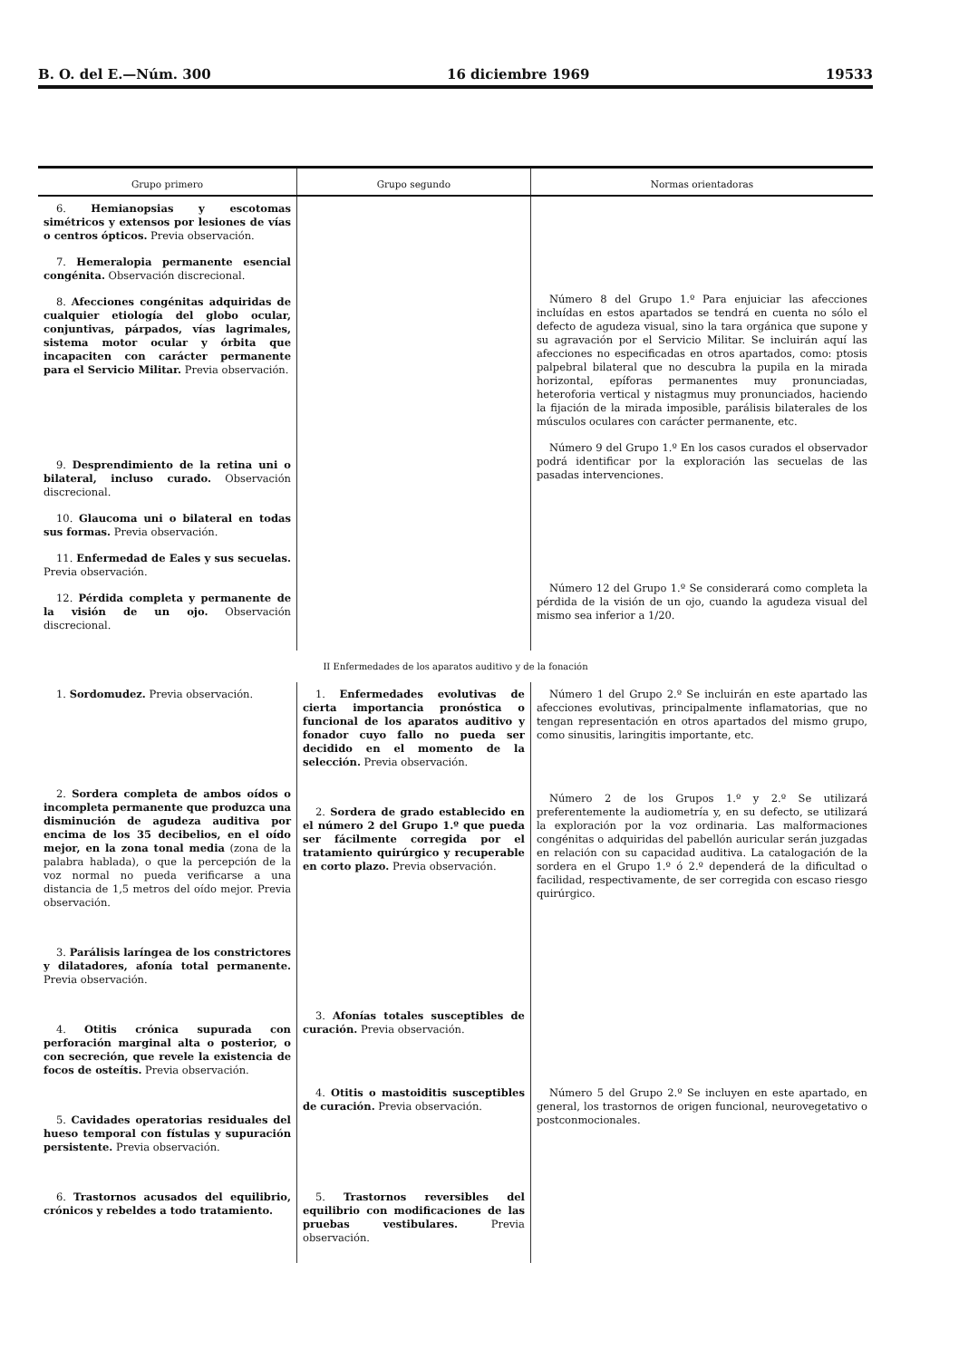B. O. del E.—Núm. 300 16 diciembre 1969 19533
| Grupo primero | Grupo segundo | Normas orientadoras |
| --- | --- | --- |
| 6. Hemianopsias y escotomas simétricos y extensos por lesiones de vías o centros ópticos. Previa observación. 7. Hemeralopia permanente esencial congénita. Observación discrecional. 8. Afecciones congénitas adquiridas de cualquier etiología del globo ocular, conjuntivas, párpados, vías lagrimales, sistema motor ocular y órbita que incapaciten con carácter permanente para el Servicio Militar. Previa observación. 9. Desprendimiento de la retina uni o bilateral, incluso curado. Observación discrecional. 10. Glaucoma uni o bilateral en todas sus formas. Previa observación. 11. Enfermedad de Eales y sus secuelas. Previa observación. 12. Pérdida completa y permanente de la visión de un ojo. Observación discrecional. | | Número 8 del Grupo 1.º Para enjuiciar las afecciones incluídas en estos apartados se tendrá en cuenta no sólo el defecto de agudeza visual, sino la tara orgánica que supone y su agravación por el Servicio Militar. Se incluirán aquí las afecciones no especificadas en otros apartados, como: ptosis palpebral bilateral que no descubra la pupila en la mirada horizontal, epíforas permanentes muy pronunciadas, heteroforia vertical y nistagmus muy pronunciados, haciendo la fijación de la mirada imposible, parálisis bilaterales de los músculos oculares con carácter permanente, etc. Número 9 del Grupo 1.º En los casos curados el observador podrá identificar por la exploración las secuelas de las pasadas intervenciones. Número 12 del Grupo 1.º Se considerará como completa la pérdida de la visión de un ojo, cuando la agudeza visual del mismo sea inferior a 1/20. |
| II Enfermedades de los aparatos auditivo y de la fonación | | |
| 1. Sordomudez. Previa observación. 2. Sordera completa de ambos oídos o incompleta permanente que produzca una disminución de agudeza auditiva por encima de los 35 decibelios, en el oído mejor, en la zona tonal media (zona de la palabra hablada), o que la percepción de la voz normal no pueda verificarse a una distancia de 1,5 metros del oído mejor. Previa observación. 3. Parálisis laríngea de los constrictores y dilatadores, afonía total permanente. Previa observación. 4. Otitis crónica supurada con perforación marginal alta o posterior, o con secreción, que revele la existencia de focos de osteítis. Previa observación. 5. Cavidades operatorias residuales del hueso temporal con fístulas y supuración persistente. Previa observación. 6. Trastornos acusados del equilibrio, crónicos y rebeldes a todo tratamiento. | 1. Enfermedades evolutivas de cierta importancia pronóstica o funcional de los aparatos auditivo y fonador cuyo fallo no pueda ser decidido en el momento de la selección. Previa observación. 2. Sordera de grado establecido en el número 2 del Grupo 1.º que pueda ser fácilmente corregida por el tratamiento quirúrgico y recuperable en corto plazo. Previa observación. 3. Afonías totales susceptibles de curación. Previa observación. 4. Otitis o mastoiditis susceptibles de curación. Previa observación. 5. Trastornos reversibles del equilibrio con modificaciones de las pruebas vestibulares. Previa observación. | Número 1 del Grupo 2.º Se incluirán en este apartado las afecciones evolutivas, principalmente inflamatorias, que no tengan representación en otros apartados del mismo grupo, como sinusitis, laringitis importante, etc. Número 2 de los Grupos 1.º y 2.º Se utilizará preferentemente la audiometría y, en su defecto, se utilizará la exploración por la voz ordinaria. Las malformaciones congénitas o adquiridas del pabellón auricular serán juzgadas en relación con su capacidad auditiva. La catalogación de la sordera en el Grupo 1.º ó 2.º dependerá de la dificultad o facilidad, respectivamente, de ser corregida con escaso riesgo quirúrgico. Número 5 del Grupo 2.º Se incluyen en este apartado, en general, los trastornos de origen funcional, neurovegetativo o postconmocionales. |